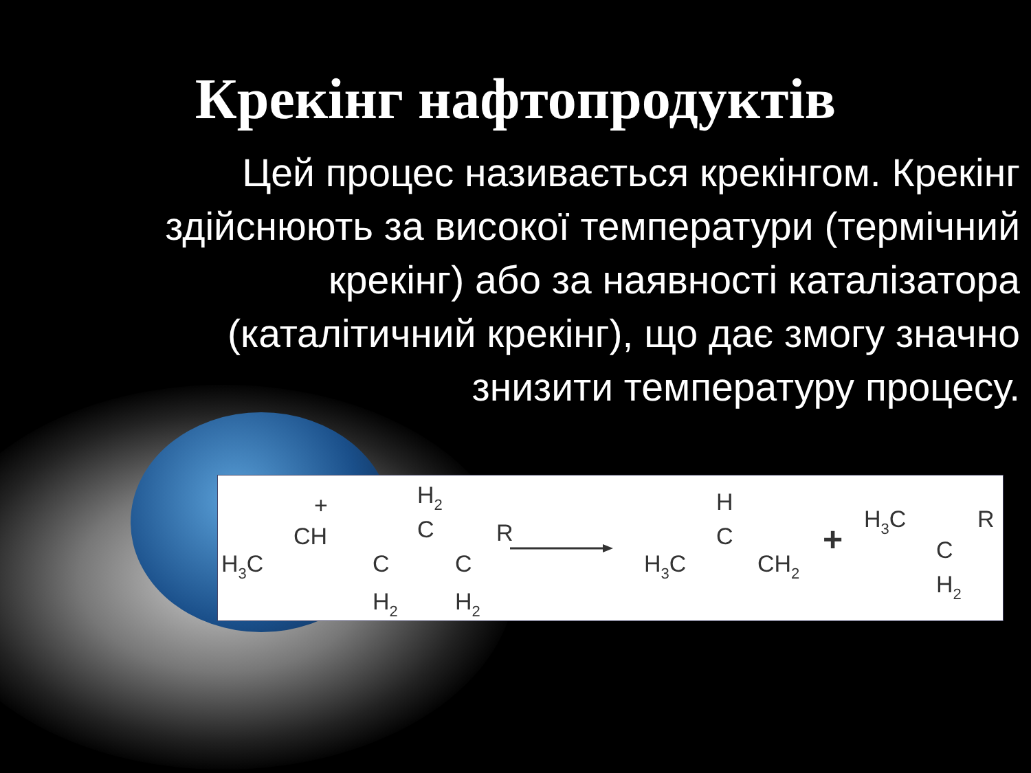Крекінг нафтопродуктів
Цей процес називається крекінгом. Крекінг здійснюють за високої температури (термічний крекінг) або за наявності каталізатора (каталітичний крекінг), що дає змогу значно знизити температуру процесу.
H3C
+
CH
C
H2
H2
C
C
H2
R
H3C
H
C
CH2
+
H3C
C
H2
R